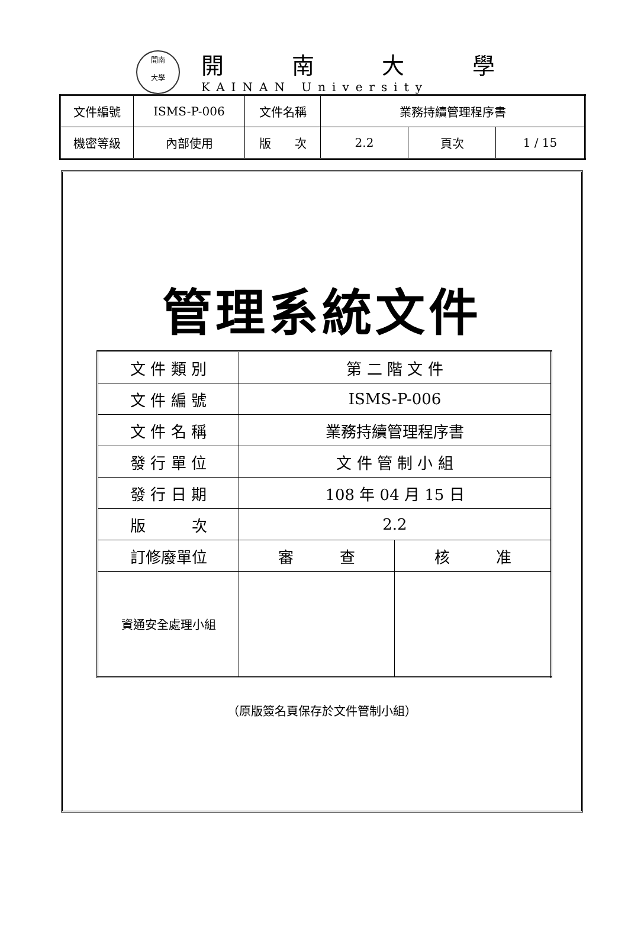開南
大學
開南大學
KAINAN University
| 文件編號 | ISMS-P-006 | 文件名稱 | 業務持續管理程序書 | | |
| 機密等級 | 內部使用 | 版 次 | 2.2 | 頁次 | 1 / 15 |
管理系統文件
| 文 件 類 別 | 第 二 階 文 件 | |
| 文 件 編 號 | ISMS-P-006 | |
| 文 件 名 稱 | 業務持續管理程序書 | |
| 發 行 單 位 | 文 件 管 制 小 組 | |
| 發 行 日 期 | 108 年 04 月 15 日 | |
| 版 次 | 2.2 | |
| 訂修廢單位 | 審 查 | 核 准 |
| 資通安全處理小組 | | |
（原版簽名頁保存於文件管制小組）